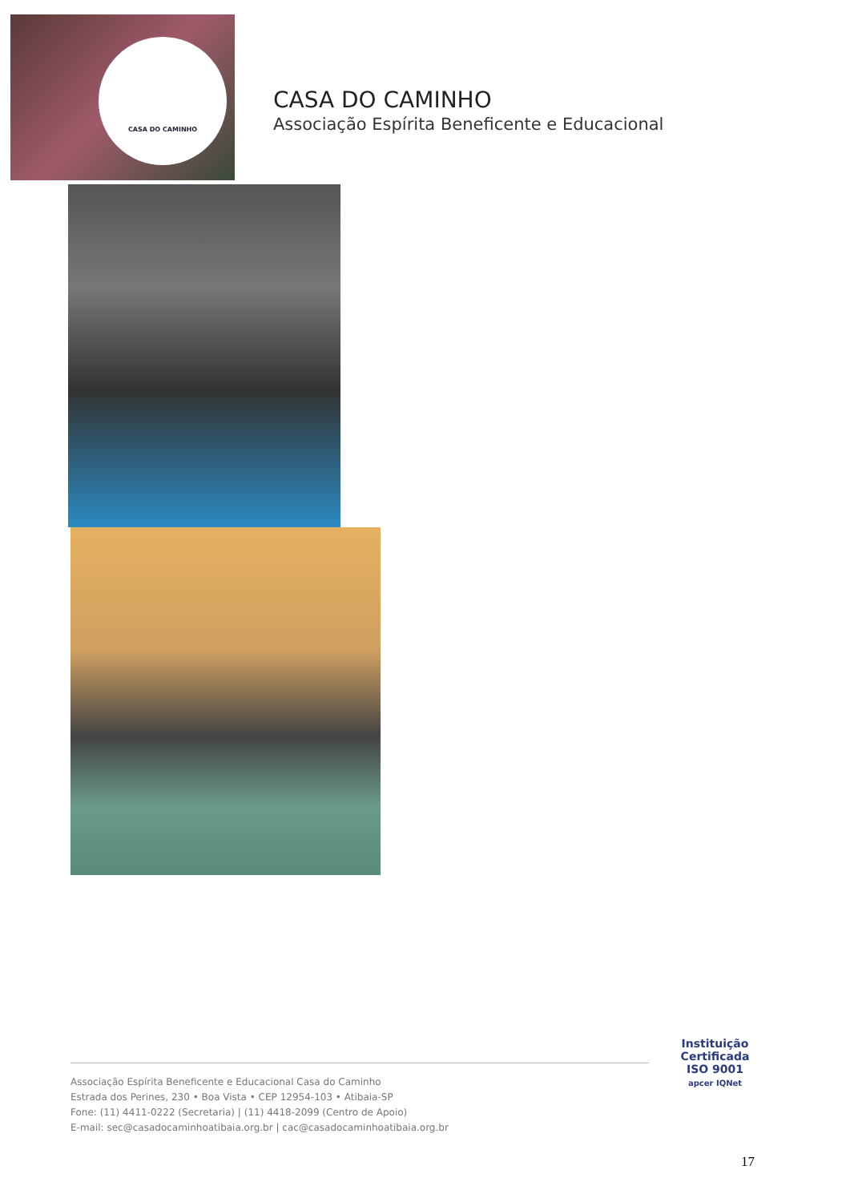CASA DO CAMINHO
CASA DO CAMINHO
Associação Espírita Beneficente e Educacional
Associação Espírita Beneficente e Educacional Casa do Caminho
Estrada dos Perines, 230 • Boa Vista • CEP 12954-103 • Atibaia-SP
Fone: (11) 4411-0222 (Secretaria) | (11) 4418-2099 (Centro de Apoio)
E-mail: sec@casadocaminhoatibaia.org.br | cac@casadocaminhoatibaia.org.br
Instituição
Certificada
ISO 9001
apcer IQNet
17